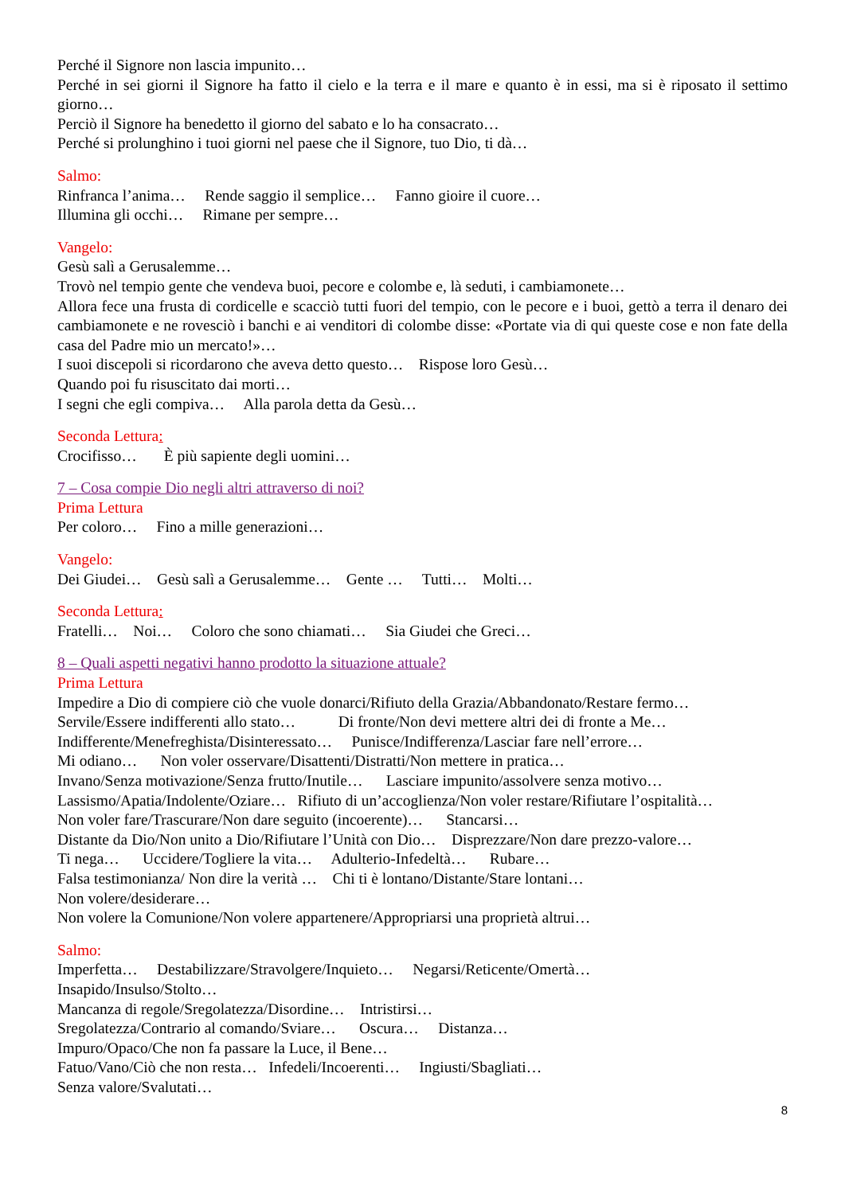Perché il Signore non lascia impunito…
Perché in sei giorni il Signore ha fatto il cielo e la terra e il mare e quanto è in essi, ma si è riposato il settimo giorno…
Perciò il Signore ha benedetto il giorno del sabato e lo ha consacrato…
Perché si prolunghino i tuoi giorni nel paese che il Signore, tuo Dio, ti dà…
Salmo:
Rinfranca l’anima… Rende saggio il semplice… Fanno gioire il cuore…
Illumina gli occhi… Rimane per sempre…
Vangelo:
Gesù salì a Gerusalemme…
Trovò nel tempio gente che vendeva buoi, pecore e colombe e, là seduti, i cambiamonete…
Allora fece una frusta di cordicelle e scacciò tutti fuori del tempio, con le pecore e i buoi, gettò a terra il denaro dei cambiamonete e ne rovesciò i banchi e ai venditori di colombe disse: «Portate via di qui queste cose e non fate della casa del Padre mio un mercato!»…
I suoi discepoli si ricordarono che aveva detto questo… Rispose loro Gesù…
Quando poi fu risuscitato dai morti…
I segni che egli compiva… Alla parola detta da Gesù…
Seconda Lettura:
Crocifisso… È più sapiente degli uomini…
7 – Cosa compie Dio negli altri attraverso di noi?
Prima Lettura
Per coloro… Fino a mille generazioni…
Vangelo:
Dei Giudei… Gesù salì a Gerusalemme… Gente … Tutti… Molti…
Seconda Lettura:
Fratelli… Noi… Coloro che sono chiamati… Sia Giudei che Greci…
8 – Quali aspetti negativi hanno prodotto la situazione attuale?
Prima Lettura
Impedire a Dio di compiere ciò che vuole donarci/Rifiuto della Grazia/Abbandonato/Restare fermo…
Servile/Essere indifferenti allo stato… Di fronte/Non devi mettere altri dei di fronte a Me…
Indifferente/Menefreghista/Disinteressato… Punisce/Indifferenza/Lasciar fare nell’errore…
Mi odiano… Non voler osservare/Disattenti/Distratti/Non mettere in pratica…
Invano/Senza motivazione/Senza frutto/Inutile… Lasciare impunito/assolvere senza motivo…
Lassismo/Apatia/Indolente/Oziare… Rifiuto di un’accoglienza/Non voler restare/Rifiutare l’ospitalità…
Non voler fare/Trascurare/Non dare seguito (incoerente)… Stancarsi…
Distante da Dio/Non unito a Dio/Rifiutare l’Unità con Dio… Disprezzare/Non dare prezzo-valore…
Ti nega… Uccidere/Togliere la vita… Adulterio-Infedeltà… Rubare…
Falsa testimonianza/ Non dire la verità … Chi ti è lontano/Distante/Stare lontani…
Non volere/desiderare…
Non volere la Comunione/Non volere appartenere/Appropriarsi una proprietà altrui…
Salmo:
Imperfetta… Destabilizzare/Stravolgere/Inquieto… Negarsi/Reticente/Omertà…
Insapido/Insulso/Stolto…
Mancanza di regole/Sregolatezza/Disordine… Intristirsi…
Sregolatezza/Contrario al comando/Sviare… Oscura… Distanza…
Impuro/Opaco/Che non fa passare la Luce, il Bene…
Fatuo/Vano/Ciò che non resta… Infedeli/Incoerenti… Ingiusti/Sbagliati…
Senza valore/Svalutati…
8